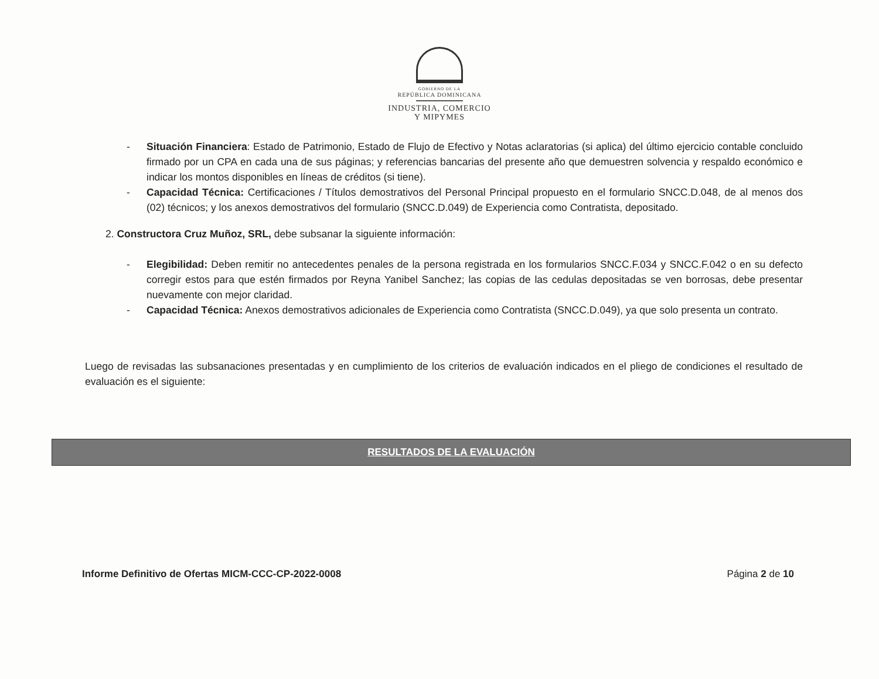GOBIERNO DE LA
REPÚBLICA DOMINICANA
INDUSTRIA, COMERCIO
Y MIPYMES
- Situación Financiera: Estado de Patrimonio, Estado de Flujo de Efectivo y Notas aclaratorias (si aplica) del último ejercicio contable concluido firmado por un CPA en cada una de sus páginas; y referencias bancarias del presente año que demuestren solvencia y respaldo económico e indicar los montos disponibles en líneas de créditos (si tiene).
- Capacidad Técnica: Certificaciones / Títulos demostrativos del Personal Principal propuesto en el formulario SNCC.D.048, de al menos dos (02) técnicos; y los anexos demostrativos del formulario (SNCC.D.049) de Experiencia como Contratista, depositado.
2. Constructora Cruz Muñoz, SRL, debe subsanar la siguiente información:
- Elegibilidad: Deben remitir no antecedentes penales de la persona registrada en los formularios SNCC.F.034 y SNCC.F.042 o en su defecto corregir estos para que estén firmados por Reyna Yanibel Sanchez; las copias de las cedulas depositadas se ven borrosas, debe presentar nuevamente con mejor claridad.
- Capacidad Técnica: Anexos demostrativos adicionales de Experiencia como Contratista (SNCC.D.049), ya que solo presenta un contrato.
Luego de revisadas las subsanaciones presentadas y en cumplimiento de los criterios de evaluación indicados en el pliego de condiciones el resultado de evaluación es el siguiente:
RESULTADOS DE LA EVALUACIÓN
Informe Definitivo de Ofertas MICM-CCC-CP-2022-0008 Página 2 de 10